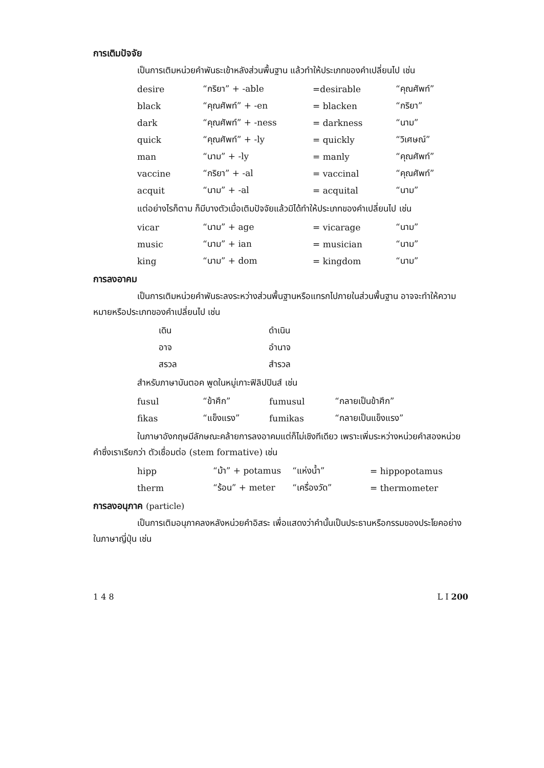การเติมปัจจัย
เป็นการเติมหน่วยคำพันธะเข้าหลังส่วนพื้นฐาน แล้วทำให้ประเภทของคำเปลี่ยนไป เช่น
| desire | “กริยา” + -able | =desirable | “คุณศัพท์” |
| black | “คุณศัพท์” + -en | = blacken | “กริยา” |
| dark | “คุณศัพท์” + -ness | = darkness | “นาม” |
| quick | “คุณศัพท์” + -ly | = quickly | “วิเศษณ์” |
| man | “นาม” + -ly | = manly | “คุณศัพท์” |
| vaccine | “กริยา” + -al | = vaccinal | “คุณศัพท์” |
| acquit | “นาม” + -al | = acquital | “นาม” |
แต่อย่างไรก็ตาม ก็มีบางตัวเมื่อเติมปัจจัยแล้วมิได้ทำให้ประเภทของคำเปลี่ยนไป เช่น
| vicar | “นาม” + age | = vicarage | “นาม” |
| music | “นาม” + ian | = musician | “นาม” |
| king | “นาม” + dom | = kingdom | “นาม” |
การลงอาคม
เป็นการเติมหน่วยคำพันธะลงระหว่างส่วนพื้นฐานหรือแทรกไปภายในส่วนพื้นฐาน อาจจะทำให้ความหมายหรือประเภทของคำเปลี่ยนไป เช่น
| เดิน | ดำเนิน |
| อาจ | อำนาจ |
| สรวล | สำรวล |
สำหรับภาษาบันตอค พูดในหมู่เกาะฟิลิปปินส์ เช่น
| fusul | “ข้าศึก” | fumusul | “กลายเป็นข้าศึก” |
| fikas | “แข็งแรง” | fumikas | “กลายเป็นแข็งแรง” |
ในภาษาอังกฤษมีลักษณะคล้ายการลงอาคมแต่ก็ไม่เชิงทีเดียว เพราะเพิ่มระหว่างหน่วยคำสองหน่วยคำซึ่งเราเรียกว่า ตัวเชื่อมต่อ (stem formative) เช่น
| hipp | “ม้า” + potamus | “แห่งน้ำ” | = hippopotamus |
| therm | “ร้อน” + meter | “เครื่องวัด” | = thermometer |
การลงอนุภาค (particle)
เป็นการเติมอนุภาคลงหลังหน่วยคำอิสระ เพื่อแสดงว่าคำนั้นเป็นประธานหรือกรรมของประโยคอย่างในภาษาญี่ปุ่น เช่น
1 4 8 L I 200